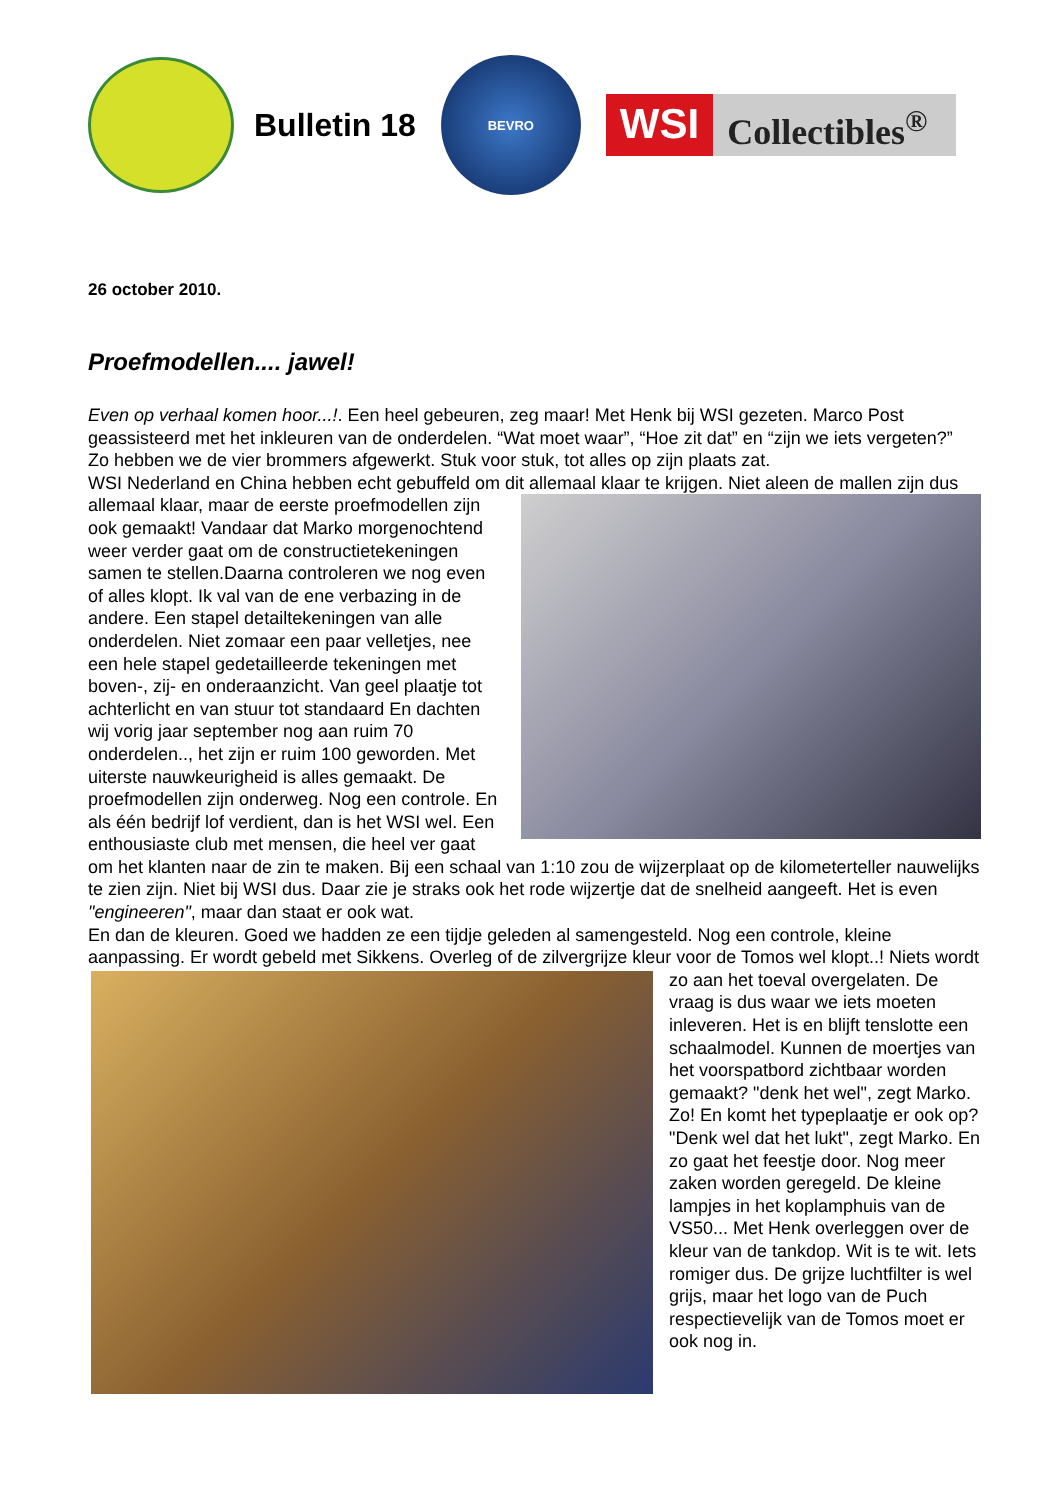Bulletin 18
BEVRO
WSI
Collectibles<sup>®</sup>
26 october 2010.
Proefmodellen.... jawel!
Even op verhaal komen hoor...!. Een heel gebeuren, zeg maar! Met Henk bij WSI gezeten. Marco Post geassisteerd met het inkleuren van de onderdelen. “Wat moet waar”, “Hoe zit dat” en “zijn we iets vergeten?”
Zo hebben we de vier brommers afgewerkt. Stuk voor stuk, tot alles op zijn plaats zat.
WSI Nederland en China hebben echt gebuffeld om dit allemaal klaar te krijgen. Niet aleen de mallen zijn dus allemaal klaar, maar de eerste proefmodellen zijn ook gemaakt! Vandaar dat Marko morgenochtend weer verder gaat om de constructietekeningen samen te stellen.Daarna controleren we nog even of alles klopt. Ik val van de ene verbazing in de andere. Een stapel detailtekeningen van alle onderdelen. Niet zomaar een paar velletjes, nee een hele stapel gedetailleerde tekeningen met boven-, zij- en onderaanzicht. Van geel plaatje tot achterlicht en van stuur tot standaard En dachten wij vorig jaar september nog aan ruim 70 onderdelen.., het zijn er ruim 100 geworden. Met uiterste nauwkeurigheid is alles gemaakt. De proefmodellen zijn onderweg. Nog een controle. En als één bedrijf lof verdient, dan is het WSI wel. Een enthousiaste club met mensen, die heel ver gaat om het klanten naar de zin te maken. Bij een schaal van 1:10 zou de wijzerplaat op de kilometerteller nauwelijks te zien zijn. Niet bij WSI dus. Daar zie je straks ook het rode wijzertje dat de snelheid aangeeft. Het is even "engineeren", maar dan staat er ook wat.
En dan de kleuren. Goed we hadden ze een tijdje geleden al samengesteld. Nog een controle, kleine aanpassing. Er wordt gebeld met Sikkens. Overleg of de zilvergrijze kleur voor de Tomos wel klopt..! Niets wordt zo aan het toeval overgelaten. De vraag is dus waar we iets moeten inleveren. Het is en blijft tenslotte een schaalmodel. Kunnen de moertjes van het voorspatbord zichtbaar worden gemaakt? "denk het wel", zegt Marko. Zo! En komt het typeplaatje er ook op? "Denk wel dat het lukt", zegt Marko. En zo gaat het feestje door. Nog meer zaken worden geregeld. De kleine lampjes in het koplamphuis van de VS50... Met Henk overleggen over de kleur van de tankdop. Wit is te wit. Iets romiger dus. De grijze luchtfilter is wel grijs, maar het logo van de Puch respectievelijk van de Tomos moet er ook nog in.